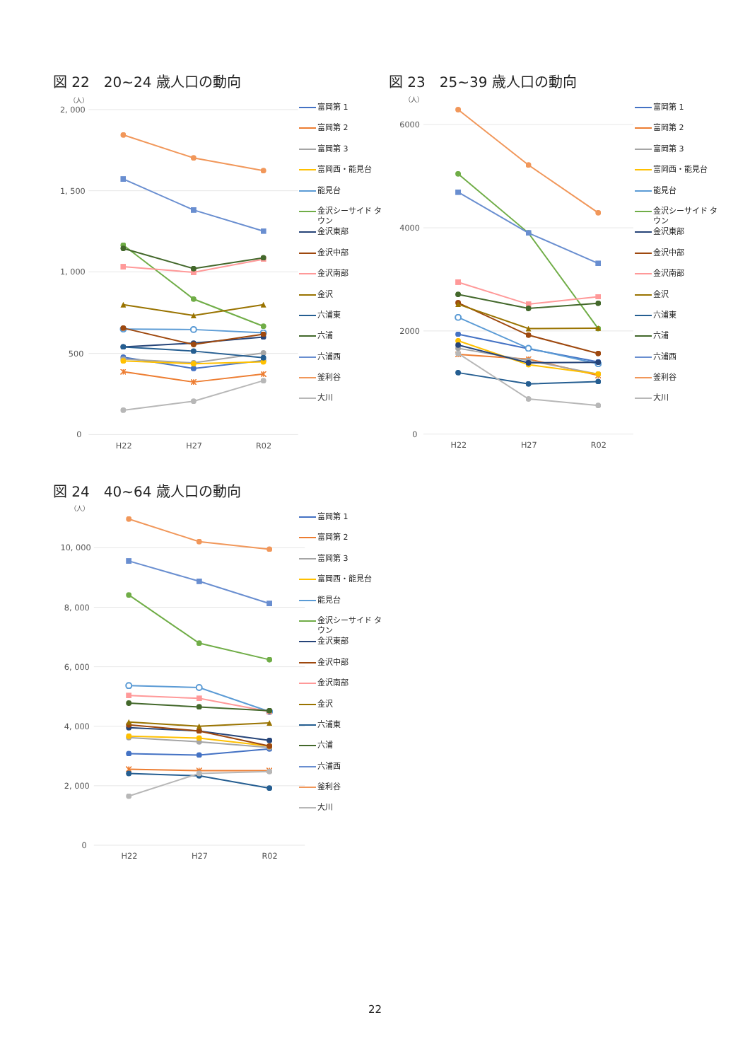図 22　20~24 歳人口の動向
（人）
2, 000
1, 500
1, 000
500
0
H22
H27
R02
富岡第 1
富岡第 2
富岡第 3
富岡西・能見台
能見台
金沢シーサイド タウン
金沢東部
金沢中部
金沢南部
金沢
六浦東
六浦
六浦西
釜利谷
大川
図 23　25~39 歳人口の動向
（人）
6000
4000
2000
0
H22
H27
R02
富岡第 1
富岡第 2
富岡第 3
富岡西・能見台
能見台
金沢シーサイド タウン
金沢東部
金沢中部
金沢南部
金沢
六浦東
六浦
六浦西
釜利谷
大川
図 24　40~64 歳人口の動向
（人）
10, 000
8, 000
6, 000
4, 000
2, 000
0
H22
H27
R02
富岡第 1
富岡第 2
富岡第 3
富岡西・能見台
能見台
金沢シーサイド タウン
金沢東部
金沢中部
金沢南部
金沢
六浦東
六浦
六浦西
釜利谷
大川
22